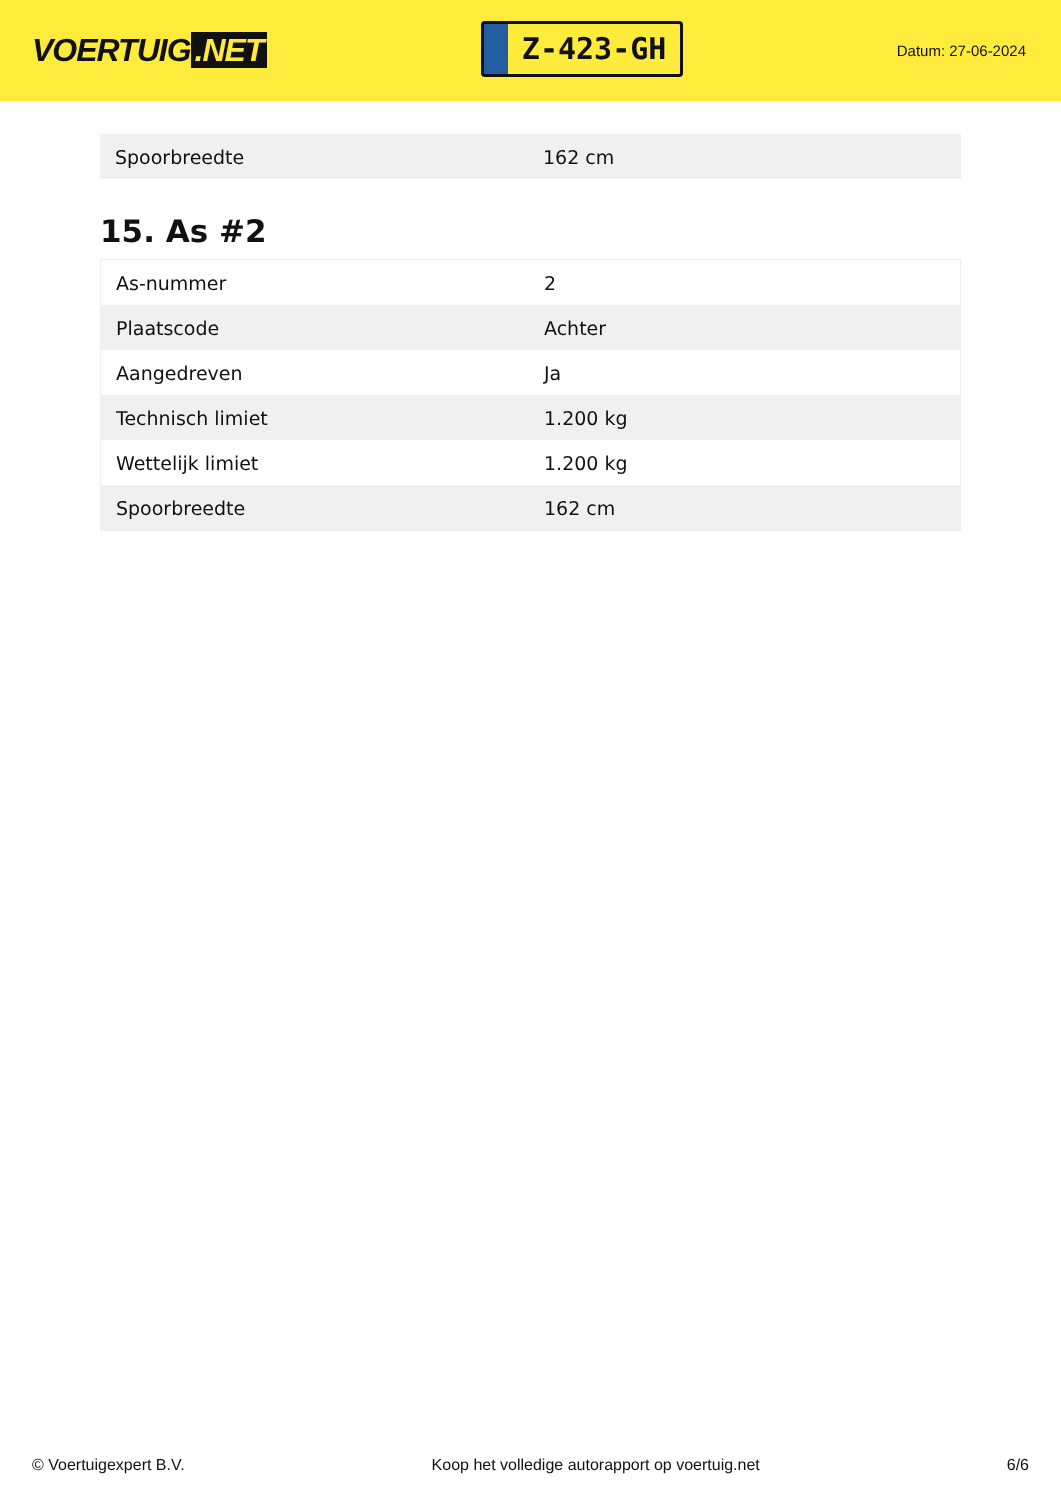VOERTUIG.NET
Z-423-GH
Datum: 27-06-2024
| Spoorbreedte | 162 cm |
15. As #2
| As-nummer | 2 |
| Plaatscode | Achter |
| Aangedreven | Ja |
| Technisch limiet | 1.200 kg |
| Wettelijk limiet | 1.200 kg |
| Spoorbreedte | 162 cm |
© Voertuigexpert B.V. Koop het volledige autorapport op voertuig.net 6/6